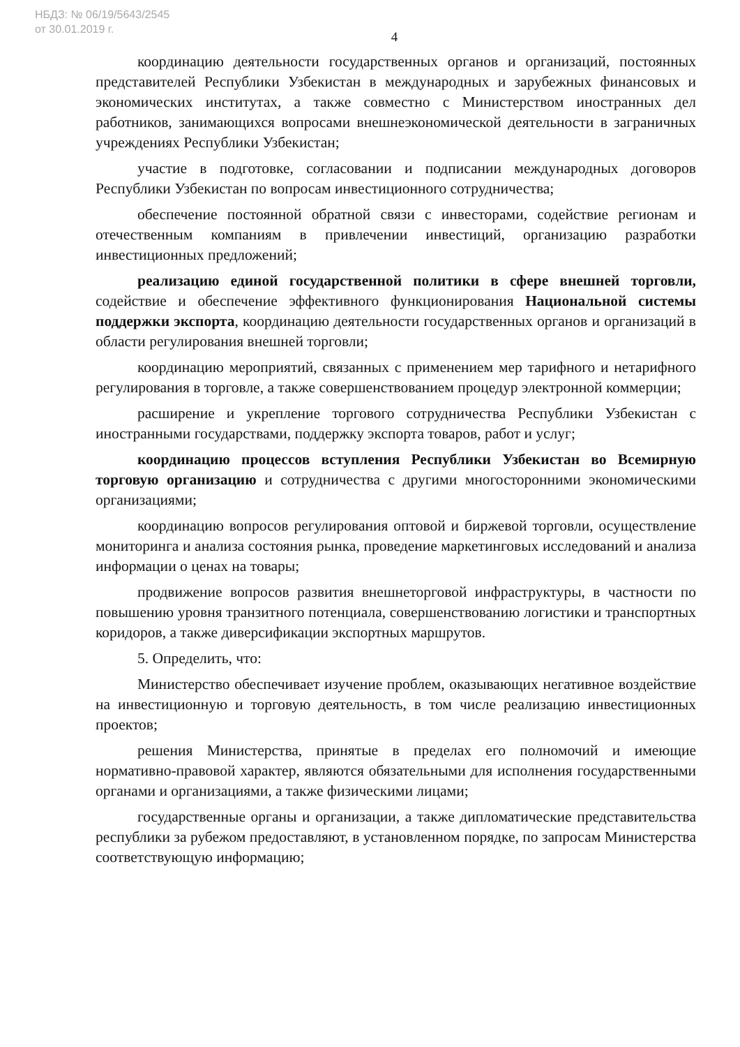НБДЗ: № 06/19/5643/2545
от 30.01.2019 г.
4
координацию деятельности государственных органов и организаций, постоянных представителей Республики Узбекистан в международных и зарубежных финансовых и экономических институтах, а также совместно с Министерством иностранных дел работников, занимающихся вопросами внешнеэкономической деятельности в заграничных учреждениях Республики Узбекистан;
участие в подготовке, согласовании и подписании международных договоров Республики Узбекистан по вопросам инвестиционного сотрудничества;
обеспечение постоянной обратной связи с инвесторами, содействие регионам и отечественным компаниям в привлечении инвестиций, организацию разработки инвестиционных предложений;
реализацию единой государственной политики в сфере внешней торговли, содействие и обеспечение эффективного функционирования Национальной системы поддержки экспорта, координацию деятельности государственных органов и организаций в области регулирования внешней торговли;
координацию мероприятий, связанных с применением мер тарифного и нетарифного регулирования в торговле, а также совершенствованием процедур электронной коммерции;
расширение и укрепление торгового сотрудничества Республики Узбекистан с иностранными государствами, поддержку экспорта товаров, работ и услуг;
координацию процессов вступления Республики Узбекистан во Всемирную торговую организацию и сотрудничества с другими многосторонними экономическими организациями;
координацию вопросов регулирования оптовой и биржевой торговли, осуществление мониторинга и анализа состояния рынка, проведение маркетинговых исследований и анализа информации о ценах на товары;
продвижение вопросов развития внешнеторговой инфраструктуры, в частности по повышению уровня транзитного потенциала, совершенствованию логистики и транспортных коридоров, а также диверсификации экспортных маршрутов.
5. Определить, что:
Министерство обеспечивает изучение проблем, оказывающих негативное воздействие на инвестиционную и торговую деятельность, в том числе реализацию инвестиционных проектов;
решения Министерства, принятые в пределах его полномочий и имеющие нормативно-правовой характер, являются обязательными для исполнения государственными органами и организациями, а также физическими лицами;
государственные органы и организации, а также дипломатические представительства республики за рубежом предоставляют, в установленном порядке, по запросам Министерства соответствующую информацию;